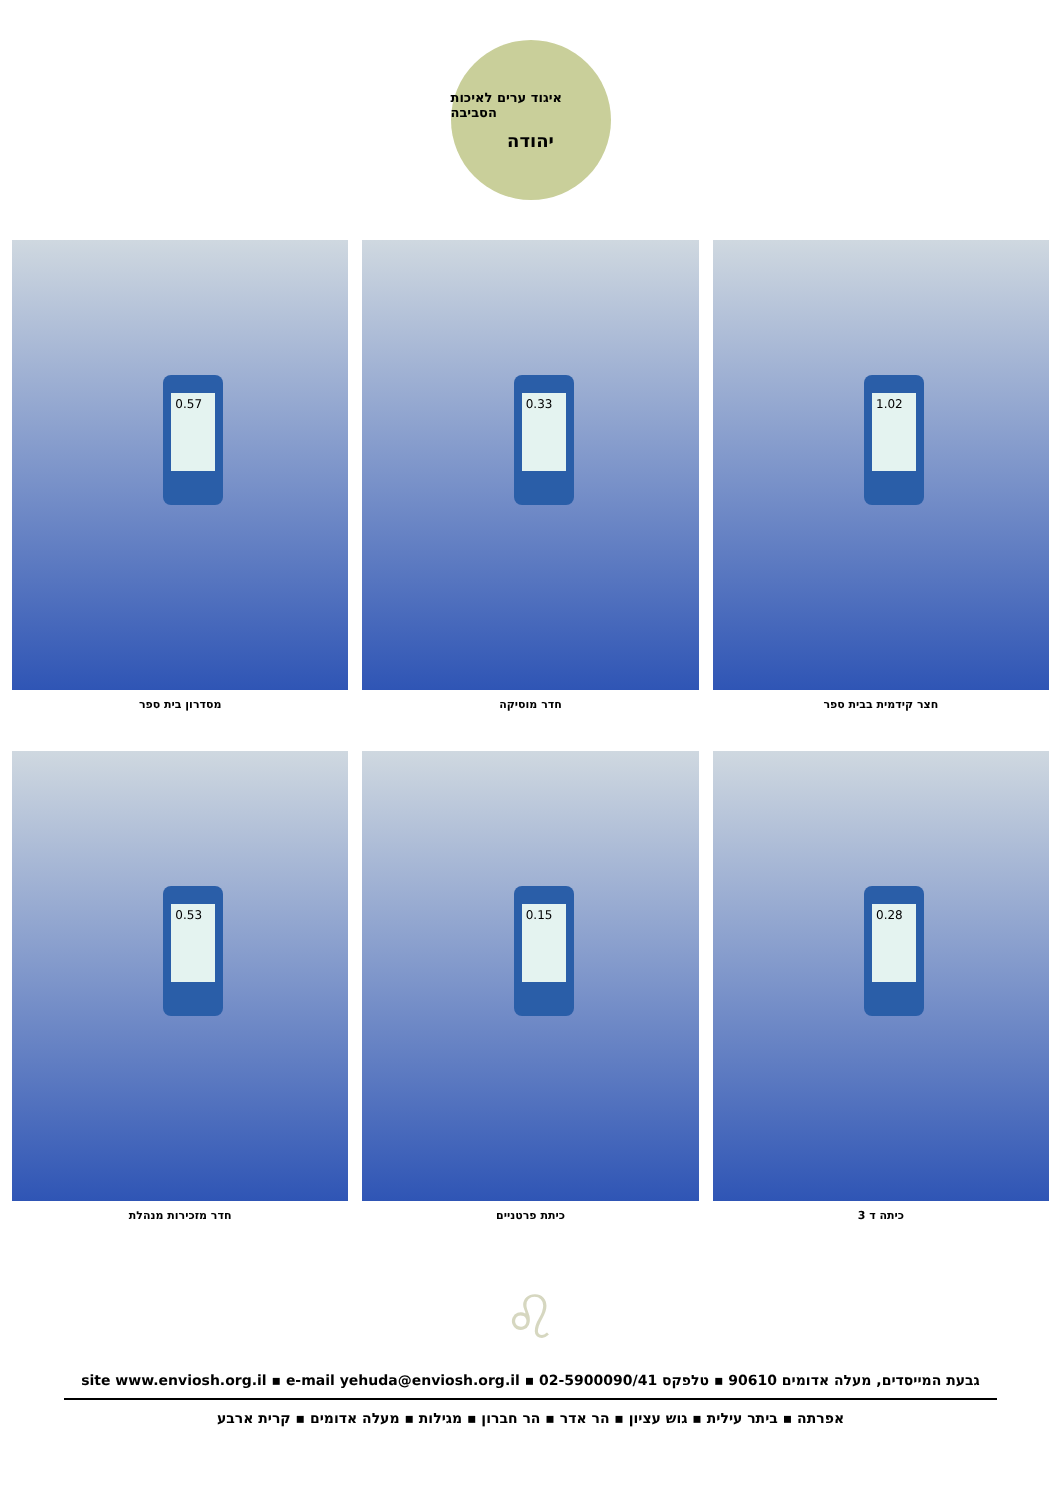איגוד ערים לאיכות הסביבה
יהודה
1.02
חצר קידמית בבית ספר
0.33
חדר מוסיקה
0.57
מסדרון בית ספר
0.28
כיתה ד 3
0.15
כיתת פרטניים
0.53
חדר מזכירות מנהלת
♌
גבעת המייסדים, מעלה אדומים 90610 ▪ טלפקס 02-5900090/41 ▪ site www.enviosh.org.il ▪ e-mail yehuda@enviosh.org.il
אפרתה ▪ ביתר עילית ▪ גוש עציון ▪ הר אדר ▪ הר חברון ▪ מגילות ▪ מעלה אדומים ▪ קרית ארבע